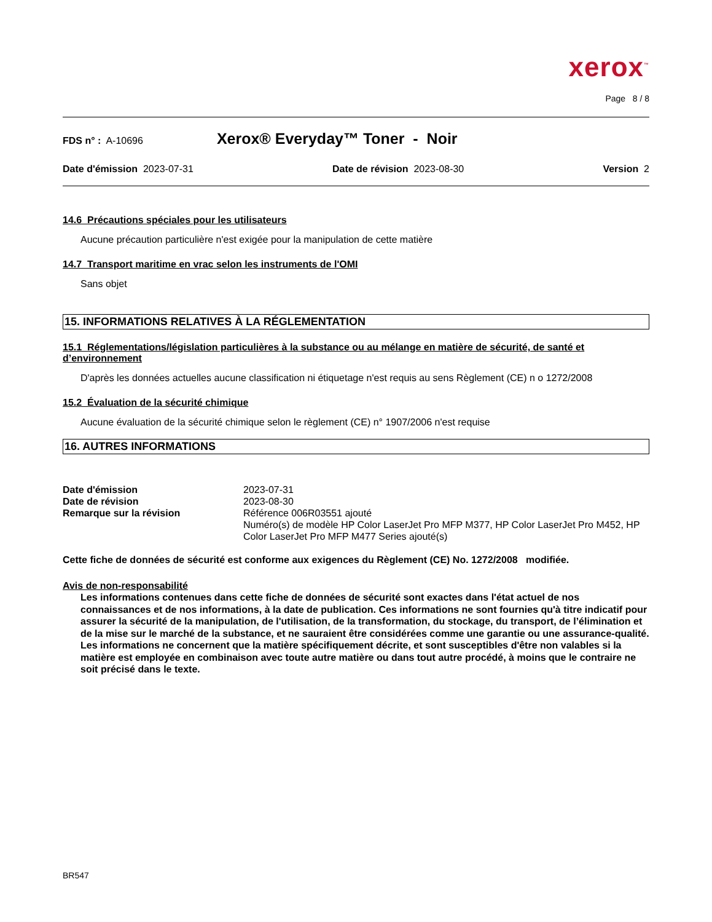xerox<sup>™</sup>
Page 8 / 8
FDS n° : A-10696 Xerox® Everyday™ Toner - Noir
Date d'émission 2023-07-31 Date de révision 2023-08-30 Version 2
14.6 Précautions spéciales pour les utilisateurs
Aucune précaution particulière n'est exigée pour la manipulation de cette matière
14.7 Transport maritime en vrac selon les instruments de l'OMI
Sans objet
15. INFORMATIONS RELATIVES À LA RÉGLEMENTATION
15.1 Réglementations/législation particulières à la substance ou au mélange en matière de sécurité, de santé et d’environnement
D'après les données actuelles aucune classification ni étiquetage n'est requis au sens Règlement (CE) n o 1272/2008
15.2 Évaluation de la sécurité chimique
Aucune évaluation de la sécurité chimique selon le règlement (CE) n° 1907/2006 n'est requise
16. AUTRES INFORMATIONS
| Date d'émission | 2023-07-31 |
| Date de révision | 2023-08-30 |
| Remarque sur la révision | Référence 006R03551 ajouté Numéro(s) de modèle HP Color LaserJet Pro MFP M377, HP Color LaserJet Pro M452, HP Color LaserJet Pro MFP M477 Series ajouté(s) |
Cette fiche de données de sécurité est conforme aux exigences du Règlement (CE) No. 1272/2008 modifiée.
Avis de non-responsabilité
Les informations contenues dans cette fiche de données de sécurité sont exactes dans l'état actuel de nos connaissances et de nos informations, à la date de publication. Ces informations ne sont fournies qu'à titre indicatif pour assurer la sécurité de la manipulation, de l'utilisation, de la transformation, du stockage, du transport, de l’élimination et de la mise sur le marché de la substance, et ne sauraient être considérées comme une garantie ou une assurance-qualité. Les informations ne concernent que la matière spécifiquement décrite, et sont susceptibles d'être non valables si la matière est employée en combinaison avec toute autre matière ou dans tout autre procédé, à moins que le contraire ne soit précisé dans le texte.
BR547